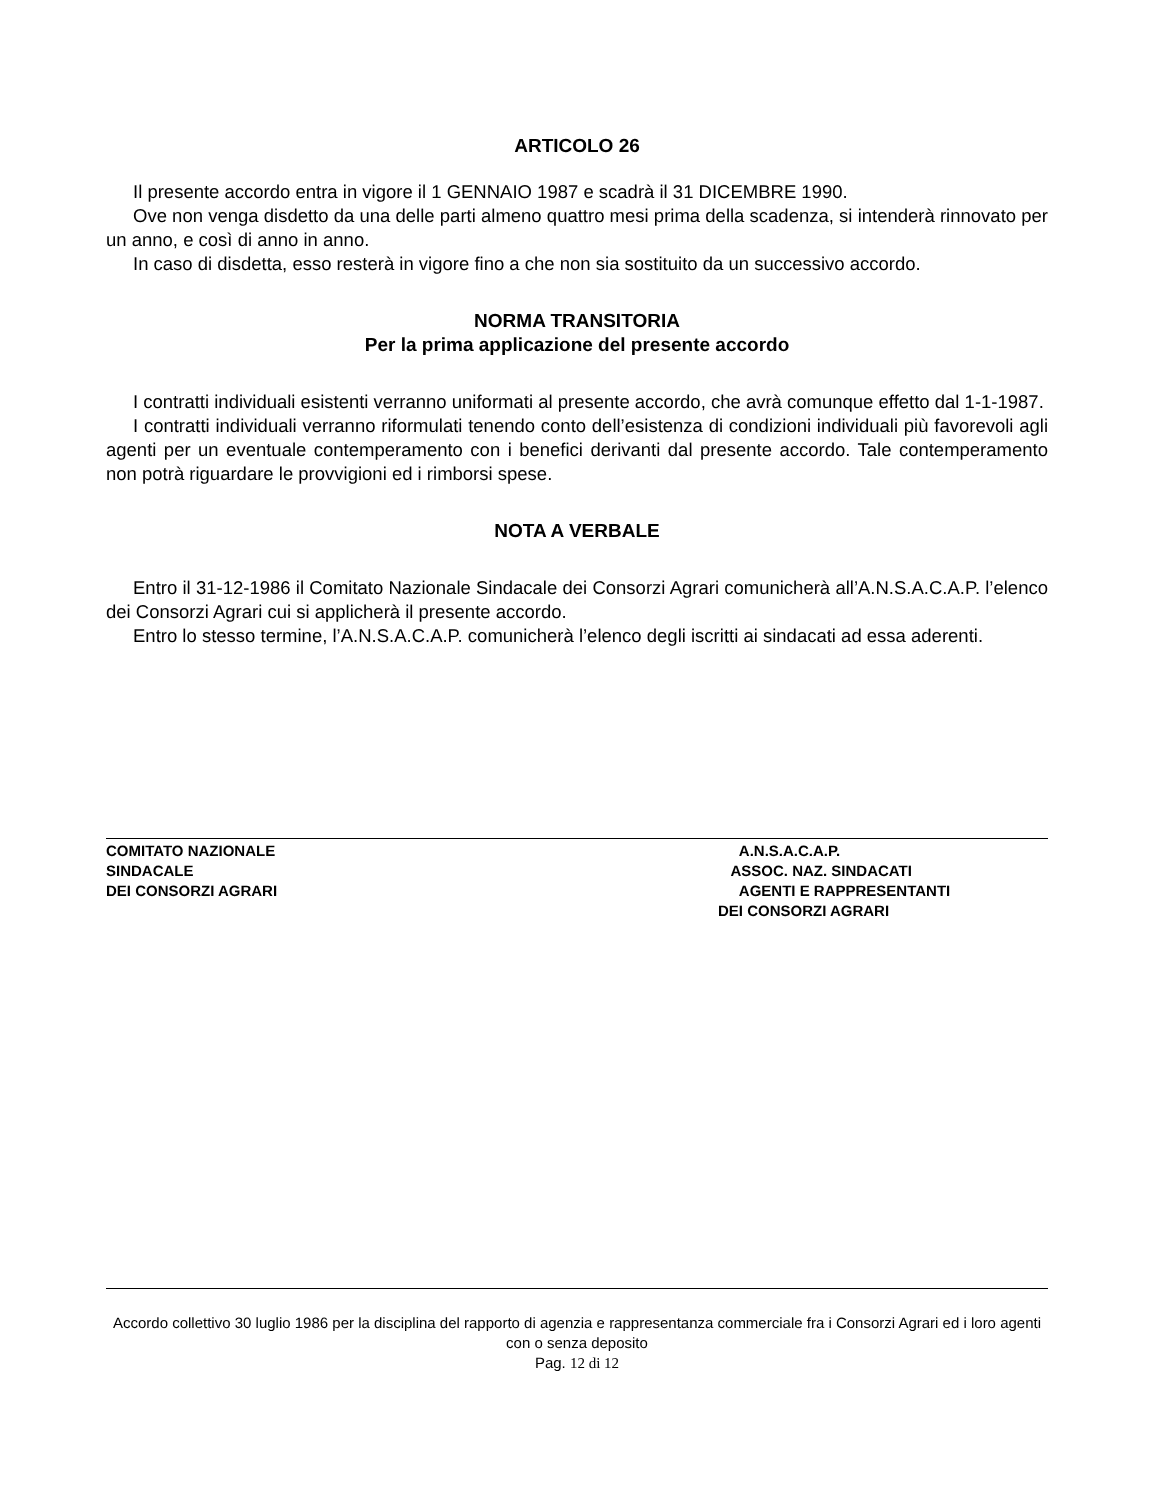ARTICOLO 26
Il presente accordo entra in vigore il 1 GENNAIO 1987 e scadrà il 31 DICEMBRE 1990.
Ove non venga disdetto da una delle parti almeno quattro mesi prima della scadenza, si intenderà rinnovato per un anno, e così di anno in anno.
In caso di disdetta, esso resterà in vigore fino a che non sia sostituito da un successivo accordo.
NORMA TRANSITORIA
Per la prima applicazione del presente accordo
I contratti individuali esistenti verranno uniformati al presente accordo, che avrà comunque effetto dal 1-1-1987.
I contratti individuali verranno riformulati tenendo conto dell’esistenza di condizioni individuali più favorevoli agli agenti per un eventuale contemperamento con i benefici derivanti dal presente accordo. Tale contemperamento non potrà riguardare le provvigioni ed i rimborsi spese.
NOTA A VERBALE
Entro il 31-12-1986 il Comitato Nazionale Sindacale dei Consorzi Agrari comunicherà all’A.N.S.A.C.A.P. l’elenco dei Consorzi Agrari cui si applicherà il presente accordo.
Entro lo stesso termine, l’A.N.S.A.C.A.P. comunicherà l’elenco degli iscritti ai sindacati ad essa aderenti.
COMITATO NAZIONALE
SINDACALE
DEI CONSORZI AGRARI
A.N.S.A.C.A.P.
ASSOC. NAZ. SINDACATI
AGENTI E RAPPRESENTANTI
DEI CONSORZI AGRARI
Accordo collettivo 30 luglio 1986 per la disciplina del rapporto di agenzia e rappresentanza commerciale fra i Consorzi Agrari ed i loro agenti con o senza deposito
Pag. 12 di 12